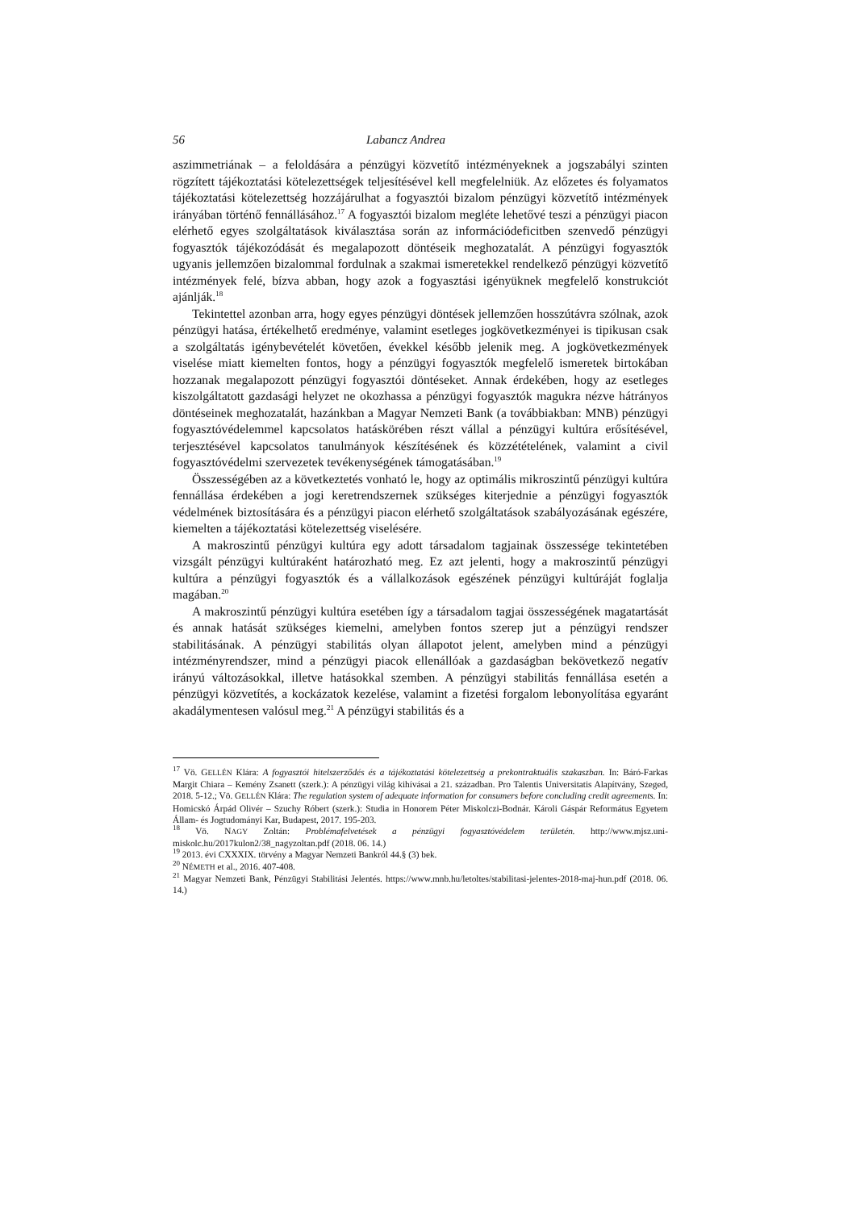56 Labancz Andrea
aszimmetriának – a feloldására a pénzügyi közvetítő intézményeknek a jogszabályi szinten rögzített tájékoztatási kötelezettségek teljesítésével kell megfelelniük. Az előzetes és folyamatos tájékoztatási kötelezettség hozzájárulhat a fogyasztói bizalom pénzügyi közvetítő intézmények irányában történő fennállásához.<sup>17</sup> A fogyasztói bizalom megléte lehetővé teszi a pénzügyi piacon elérhető egyes szolgáltatások kiválasztása során az információdeficitben szenvedő pénzügyi fogyasztók tájékozódását és megalapozott döntéseik meghozatalát. A pénzügyi fogyasztók ugyanis jellemzően bizalommal fordulnak a szakmai ismeretekkel rendelkező pénzügyi közvetítő intézmények felé, bízva abban, hogy azok a fogyasztási igényüknek megfelelő konstrukciót ajánlják.<sup>18</sup>
Tekintettel azonban arra, hogy egyes pénzügyi döntések jellemzően hosszútávra szólnak, azok pénzügyi hatása, értékelhető eredménye, valamint esetleges jogkövetkezményei is tipikusan csak a szolgáltatás igénybevételét követően, évekkel később jelenik meg. A jogkövetkezmények viselése miatt kiemelten fontos, hogy a pénzügyi fogyasztók megfelelő ismeretek birtokában hozzanak megalapozott pénzügyi fogyasztói döntéseket. Annak érdekében, hogy az esetleges kiszolgáltatott gazdasági helyzet ne okozhassa a pénzügyi fogyasztók magukra nézve hátrányos döntéseinek meghozatalát, hazánkban a Magyar Nemzeti Bank (a továbbiakban: MNB) pénzügyi fogyasztóvédelemmel kapcsolatos hatáskörében részt vállal a pénzügyi kultúra erősítésével, terjesztésével kapcsolatos tanulmányok készítésének és közzétételének, valamint a civil fogyasztóvédelmi szervezetek tevékenységének támogatásában.<sup>19</sup>
Összességében az a következtetés vonható le, hogy az optimális mikroszintű pénzügyi kultúra fennállása érdekében a jogi keretrendszernek szükséges kiterjednie a pénzügyi fogyasztók védelmének biztosítására és a pénzügyi piacon elérhető szolgáltatások szabályozásának egészére, kiemelten a tájékoztatási kötelezettség viselésére.
A makroszintű pénzügyi kultúra egy adott társadalom tagjainak összessége tekintetében vizsgált pénzügyi kultúraként határozható meg. Ez azt jelenti, hogy a makroszintű pénzügyi kultúra a pénzügyi fogyasztók és a vállalkozások egészének pénzügyi kultúráját foglalja magában.<sup>20</sup>
A makroszintű pénzügyi kultúra esetében így a társadalom tagjai összességének magatartását és annak hatását szükséges kiemelni, amelyben fontos szerep jut a pénzügyi rendszer stabilitásának. A pénzügyi stabilitás olyan állapotot jelent, amelyben mind a pénzügyi intézményrendszer, mind a pénzügyi piacok ellenállóak a gazdaságban bekövetkező negatív irányú változásokkal, illetve hatásokkal szemben. A pénzügyi stabilitás fennállása esetén a pénzügyi közvetítés, a kockázatok kezelése, valamint a fizetési forgalom lebonyolítása egyaránt akadálymentesen valósul meg.<sup>21</sup> A pénzügyi stabilitás és a
<sup>17</sup> Vö. GELLÉN Klára: A fogyasztói hitelszerződés és a tájékoztatási kötelezettség a prekontraktuális szakaszban. In: Báró-Farkas Margit Chiara – Kemény Zsanett (szerk.): A pénzügyi világ kihívásai a 21. században. Pro Talentis Universitatis Alapítvány, Szeged, 2018. 5-12.; Vö. GELLÉN Klára: The regulation system of adequate information for consumers before concluding credit agreements. In: Homicskó Árpád Olivér – Szuchy Róbert (szerk.): Studia in Honorem Péter Miskolczi-Bodnár. Károli Gáspár Református Egyetem Állam- és Jogtudományi Kar, Budapest, 2017. 195-203.
<sup>18</sup> Vö. NAGY Zoltán: Problémafelvetések a pénzügyi fogyasztóvédelem területén. http://www.mjsz.uni-miskolc.hu/2017kulon2/38_nagyzoltan.pdf (2018. 06. 14.)
<sup>19</sup> 2013. évi CXXXIX. törvény a Magyar Nemzeti Bankról 44.§ (3) bek.
<sup>20</sup> NÉMETH et al., 2016. 407-408.
<sup>21</sup> Magyar Nemzeti Bank, Pénzügyi Stabilitási Jelentés. https://www.mnb.hu/letoltes/stabilitasi-jelentes-2018-maj-hun.pdf (2018. 06. 14.)